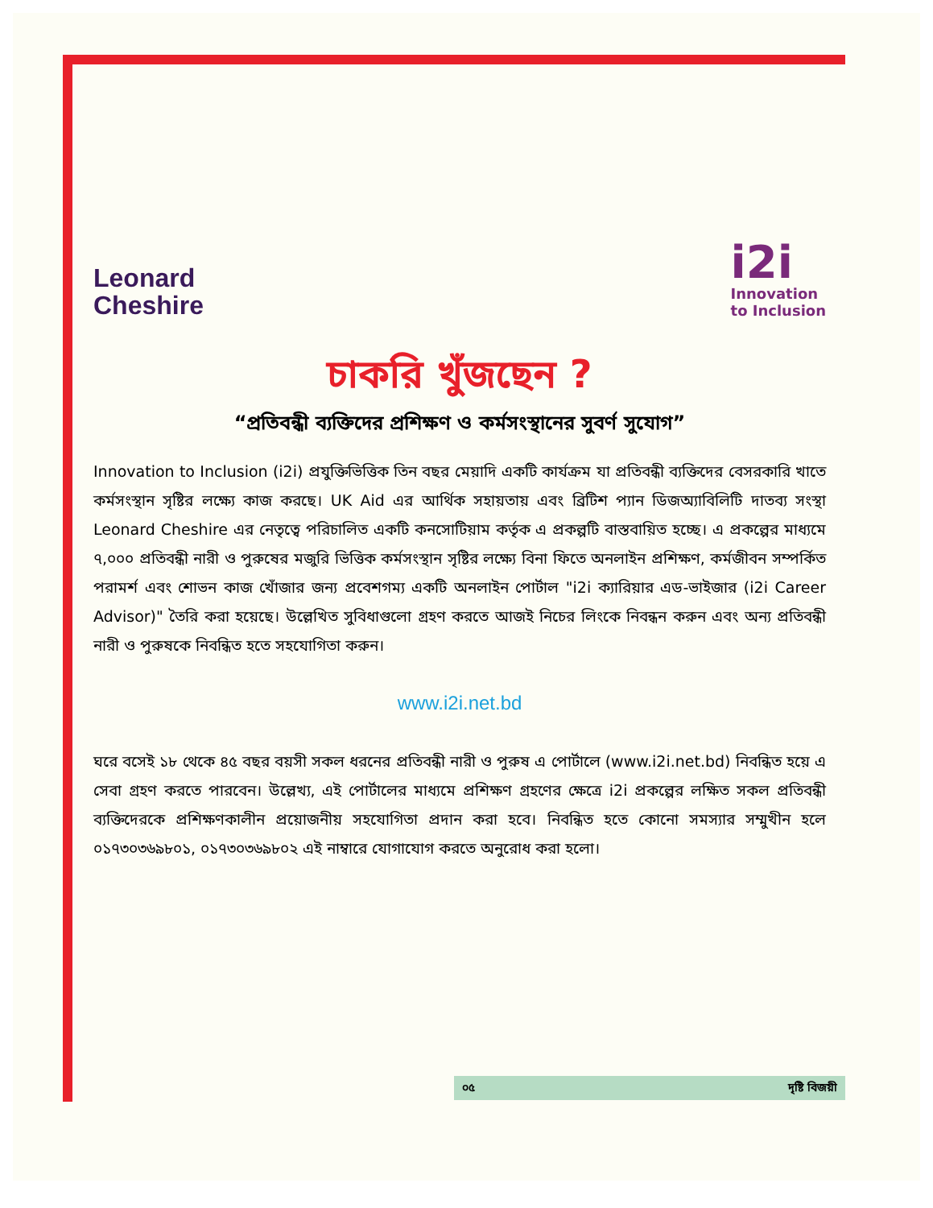Leonard
Cheshire
i2i
Innovation
to Inclusion
চাকরি খুঁজছেন ?
“প্রতিবন্ধী ব্যক্তিদের প্রশিক্ষণ ও কর্মসংস্থানের সুবর্ণ সুযোগ”
Innovation to Inclusion (i2i) প্রযুক্তিভিত্তিক তিন বছর মেয়াদি একটি কার্যক্রম যা প্রতিবন্ধী ব্যক্তিদের বেসরকারি খাতে কর্মসংস্থান সৃষ্টির লক্ষ্যে কাজ করছে। UK Aid এর আর্থিক সহায়তায় এবং ব্রিটিশ প্যান ডিজঅ্যাবিলিটি দাতব্য সংস্থা Leonard Cheshire এর নেতৃত্বে পরিচালিত একটি কনসোটিয়াম কর্তৃক এ প্রকল্পটি বাস্তবায়িত হচ্ছে। এ প্রকল্পের মাধ্যমে ৭,০০০ প্রতিবন্ধী নারী ও পুরুষের মজুরি ভিত্তিক কর্মসংস্থান সৃষ্টির লক্ষ্যে বিনা ফিতে অনলাইন প্রশিক্ষণ, কর্মজীবন সম্পর্কিত পরামর্শ এবং শোভন কাজ খোঁজার জন্য প্রবেশগম্য একটি অনলাইন পোর্টাল "i2i ক্যারিয়ার এড-ভাইজার (i2i Career Advisor)" তৈরি করা হয়েছে। উল্লেখিত সুবিধাগুলো গ্রহণ করতে আজই নিচের লিংকে নিবন্ধন করুন এবং অন্য প্রতিবন্ধী নারী ও পুরুষকে নিবন্ধিত হতে সহযোগিতা করুন।
www.i2i.net.bd
ঘরে বসেই ১৮ থেকে ৪৫ বছর বয়সী সকল ধরনের প্রতিবন্ধী নারী ও পুরুষ এ পোর্টালে (www.i2i.net.bd) নিবন্ধিত হয়ে এ সেবা গ্রহণ করতে পারবেন। উল্লেখ্য, এই পোর্টালের মাধ্যমে প্রশিক্ষণ গ্রহণের ক্ষেত্রে i2i প্রকল্পের লক্ষিত সকল প্রতিবন্ধী ব্যক্তিদেরকে প্রশিক্ষণকালীন প্রয়োজনীয় সহযোগিতা প্রদান করা হবে। নিবন্ধিত হতে কোনো সমস্যার সম্মুখীন হলে ০১৭৩০৩৬৯৮০১, ০১৭৩০৩৬৯৮০২ এই নাম্বারে যোগাযোগ করতে অনুরোধ করা হলো।
০৫ দৃষ্টি বিজয়ী